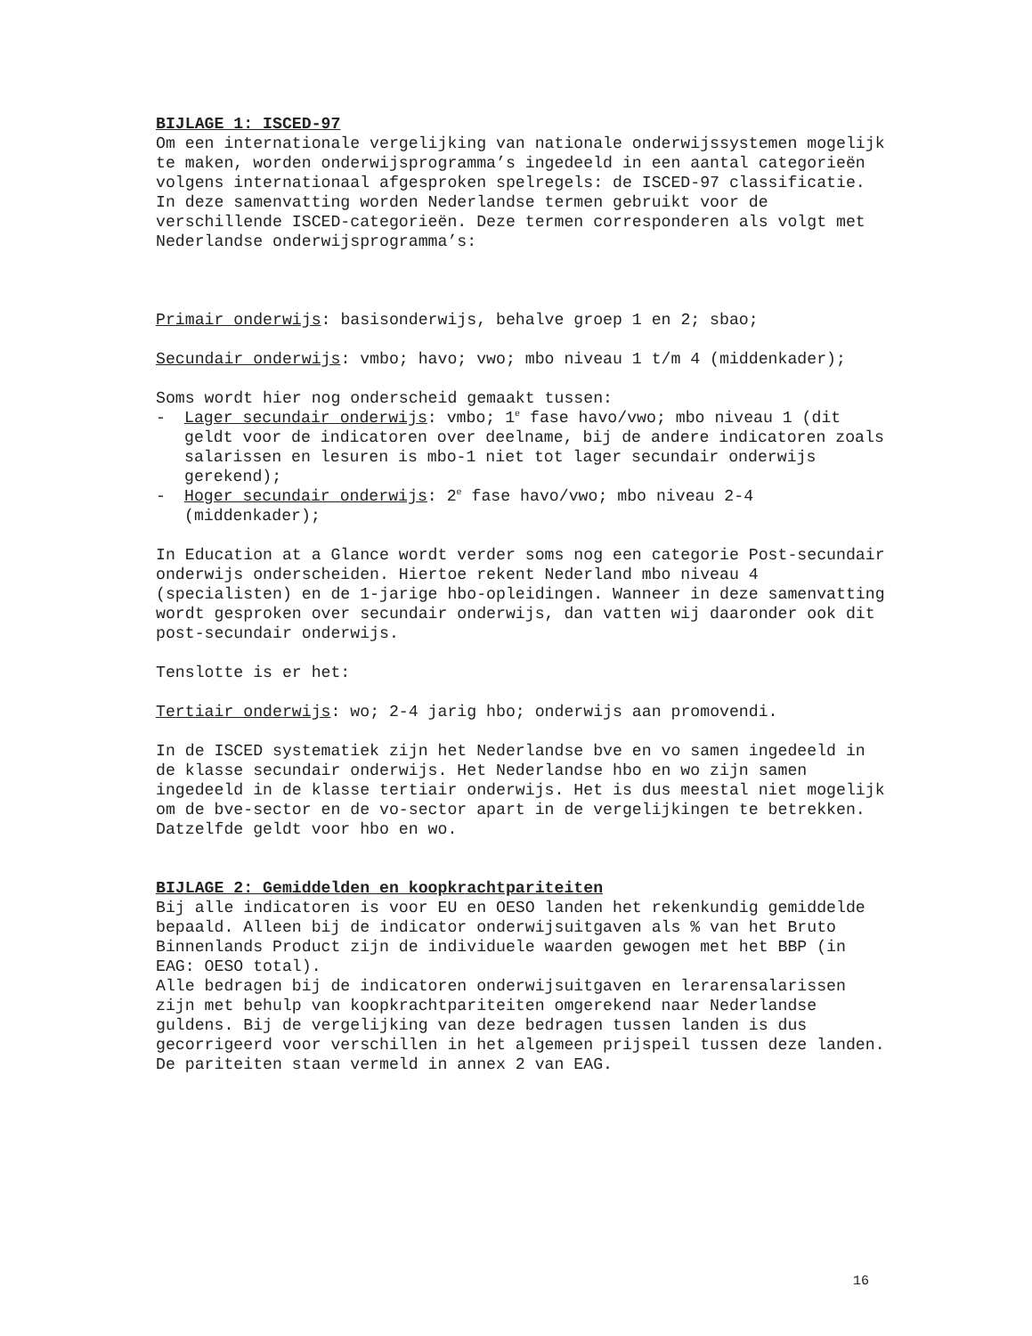BIJLAGE 1: ISCED-97
Om een internationale vergelijking van nationale onderwijssystemen mogelijk te maken, worden onderwijsprogramma’s ingedeeld in een aantal categorieën volgens internationaal afgesproken spelregels: de ISCED-97 classificatie.
In deze samenvatting worden Nederlandse termen gebruikt voor de verschillende ISCED-categorieën. Deze termen corresponderen als volgt met Nederlandse onderwijsprogramma’s:
Primair onderwijs: basisonderwijs, behalve groep 1 en 2; sbao;
Secundair onderwijs: vmbo; havo; vwo; mbo niveau 1 t/m 4 (middenkader);
Soms wordt hier nog onderscheid gemaakt tussen:
- Lager secundair onderwijs: vmbo; 1<sup>e</sup> fase havo/vwo; mbo niveau 1 (dit geldt voor de indicatoren over deelname, bij de andere indicatoren zoals salarissen en lesuren is mbo-1 niet tot lager secundair onderwijs gerekend);
- Hoger secundair onderwijs: 2<sup>e</sup> fase havo/vwo; mbo niveau 2-4 (middenkader);
In Education at a Glance wordt verder soms nog een categorie Post-secundair onderwijs onderscheiden. Hiertoe rekent Nederland mbo niveau 4 (specialisten) en de 1-jarige hbo-opleidingen. Wanneer in deze samenvatting wordt gesproken over secundair onderwijs, dan vatten wij daaronder ook dit post-secundair onderwijs.
Tenslotte is er het:
Tertiair onderwijs: wo; 2-4 jarig hbo; onderwijs aan promovendi.
In de ISCED systematiek zijn het Nederlandse bve en vo samen ingedeeld in de klasse secundair onderwijs. Het Nederlandse hbo en wo zijn samen ingedeeld in de klasse tertiair onderwijs. Het is dus meestal niet mogelijk om de bve-sector en de vo-sector apart in de vergelijkingen te betrekken. Datzelfde geldt voor hbo en wo.
BIJLAGE 2: Gemiddelden en koopkrachtpariteiten
Bij alle indicatoren is voor EU en OESO landen het rekenkundig gemiddelde bepaald. Alleen bij de indicator onderwijsuitgaven als % van het Bruto Binnenlands Product zijn de individuele waarden gewogen met het BBP (in EAG: OESO total).
Alle bedragen bij de indicatoren onderwijsuitgaven en lerarensalarissen zijn met behulp van koopkrachtpariteiten omgerekend naar Nederlandse guldens. Bij de vergelijking van deze bedragen tussen landen is dus gecorrigeerd voor verschillen in het algemeen prijspeil tussen deze landen. De pariteiten staan vermeld in annex 2 van EAG.
16